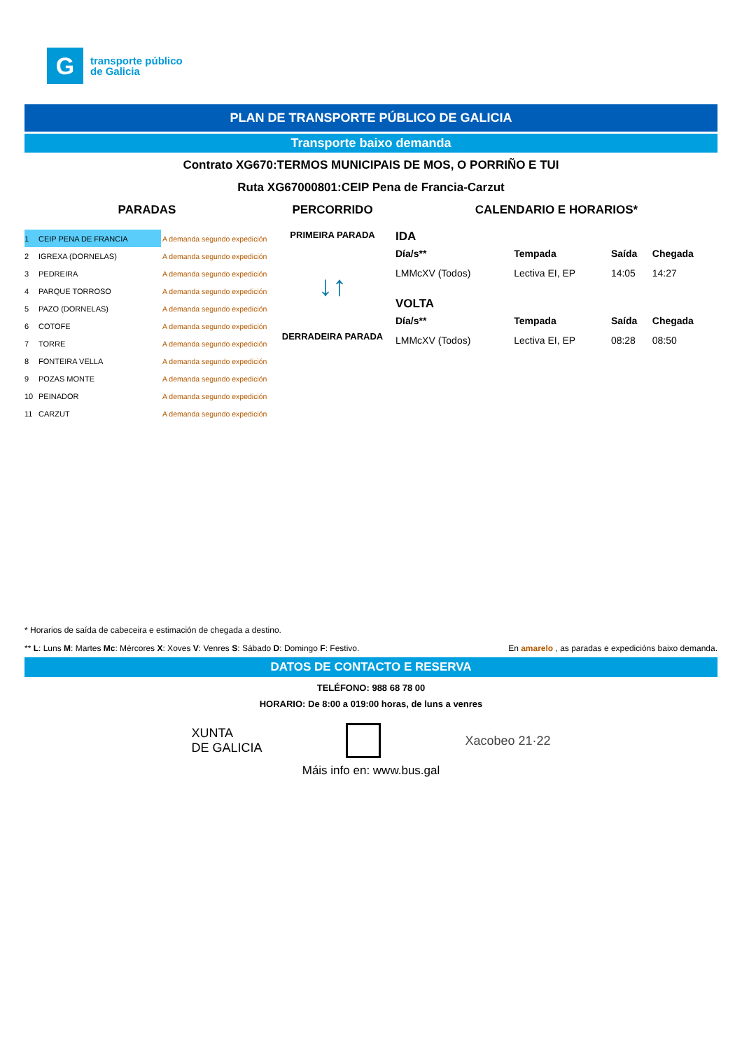G
transporte público
de Galicia
PLAN DE TRANSPORTE PÚBLICO DE GALICIA
Transporte baixo demanda
Contrato XG670:TERMOS MUNICIPAIS DE MOS, O PORRIÑO E TUI
Ruta XG67000801:CEIP Pena de Francia-Carzut
PARADAS
| 1 | CEIP PENA DE FRANCIA | A demanda segundo expedición |
| 2 | IGREXA (DORNELAS) | A demanda segundo expedición |
| 3 | PEDREIRA | A demanda segundo expedición |
| 4 | PARQUE TORROSO | A demanda segundo expedición |
| 5 | PAZO (DORNELAS) | A demanda segundo expedición |
| 6 | COTOFE | A demanda segundo expedición |
| 7 | TORRE | A demanda segundo expedición |
| 8 | FONTEIRA VELLA | A demanda segundo expedición |
| 9 | POZAS MONTE | A demanda segundo expedición |
| 10 | PEINADOR | A demanda segundo expedición |
| 11 | CARZUT | A demanda segundo expedición |
PERCORRIDO
PRIMEIRA PARADA
↓↑
DERRADEIRA PARADA
CALENDARIO E HORARIOS*
IDA
| Día/s** | Tempada | Saída | Chegada |
| --- | --- | --- | --- |
| LMMcXV (Todos) | Lectiva EI, EP | 14:05 | 14:27 |
VOLTA
| Día/s** | Tempada | Saída | Chegada |
| --- | --- | --- | --- |
| LMMcXV (Todos) | Lectiva EI, EP | 08:28 | 08:50 |
* Horarios de saída de cabeceira e estimación de chegada a destino.
** L: Luns M: Martes Mc: Mércores X: Xoves V: Venres S: Sábado D: Domingo F: Festivo. En amarelo , as paradas e expedicións baixo demanda.
DATOS DE CONTACTO E RESERVA
TELÉFONO: 988 68 78 00
HORARIO: De 8:00 a 019:00 horas, de luns a venres
XUNTA
DE GALICIA Xacobeo 21·22
Máis info en: www.bus.gal